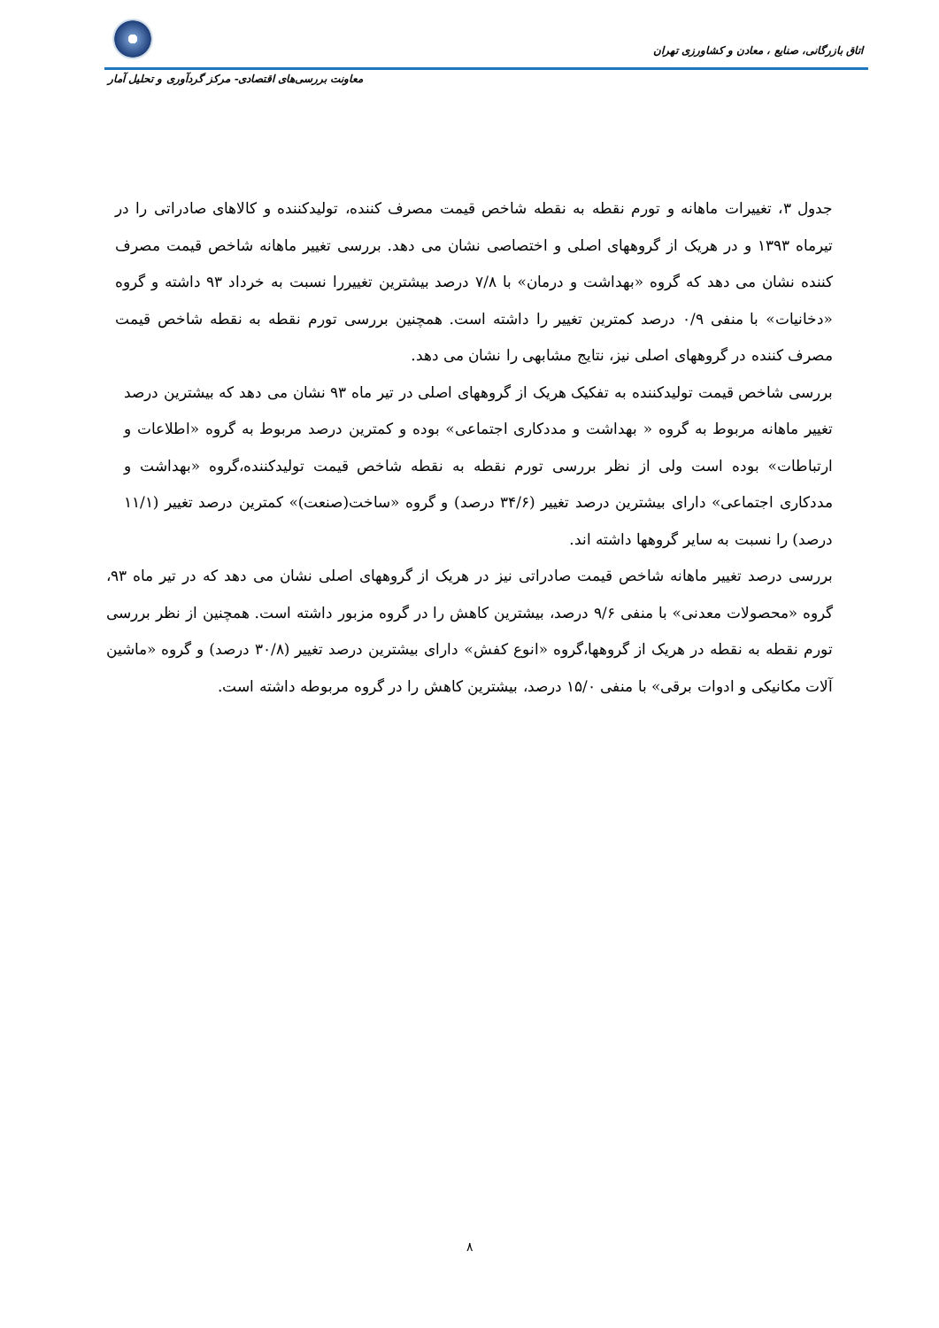اتاق بازرگانی، صنایع ، معادن و کشاورزی تهران
معاونت بررسی‌های اقتصادی- مرکز گردآوری و تحلیل آمار
جدول ۳، تغییرات ماهانه و تورم نقطه به نقطه شاخص قیمت مصرف کننده، تولیدکننده و کالاهای صادراتی را در تیرماه ۱۳۹۳ و در هریک از گروههای اصلی و اختصاصی نشان می دهد. بررسی تغییر ماهانه شاخص قیمت مصرف کننده نشان می دهد که گروه «بهداشت و درمان» با ۷/۸ درصد بیشترین تغییررا نسبت به خرداد ۹۳ داشته و گروه «دخانیات» با منفی ۰/۹ درصد کمترین تغییر را داشته است. همچنین بررسی تورم نقطه به نقطه شاخص قیمت مصرف کننده در گروههای اصلی نیز، نتایج مشابهی را نشان می دهد.
بررسی شاخص قیمت تولیدکننده به تفکیک هریک از گروههای اصلی در تیر ماه ۹۳ نشان می دهد که بیشترین درصد تغییر ماهانه مربوط به گروه « بهداشت و مددکاری اجتماعی» بوده و کمترین درصد مربوط به گروه «اطلاعات و ارتباطات» بوده است ولی از نظر بررسی تورم نقطه به نقطه شاخص قیمت تولیدکننده،گروه «بهداشت و مددکاری اجتماعی» دارای بیشترین درصد تغییر (۳۴/۶ درصد) و گروه «ساخت(صنعت)» کمترین درصد تغییر (۱۱/۱ درصد) را نسبت به سایر گروهها داشته اند.
بررسی درصد تغییر ماهانه شاخص قیمت صادراتی نیز در هریک از گروههای اصلی نشان می دهد که در تیر ماه ۹۳، گروه «محصولات معدنی» با منفی ۹/۶ درصد، بیشترین کاهش را در گروه مزبور داشته است. همچنین از نظر بررسی تورم نقطه به نقطه در هریک از گروهها،گروه «انوع کفش» دارای بیشترین درصد تغییر (۳۰/۸ درصد) و گروه «ماشین آلات مکانیکی و ادوات برقی» با منفی ۱۵/۰ درصد، بیشترین کاهش را در گروه مربوطه داشته است.
۸